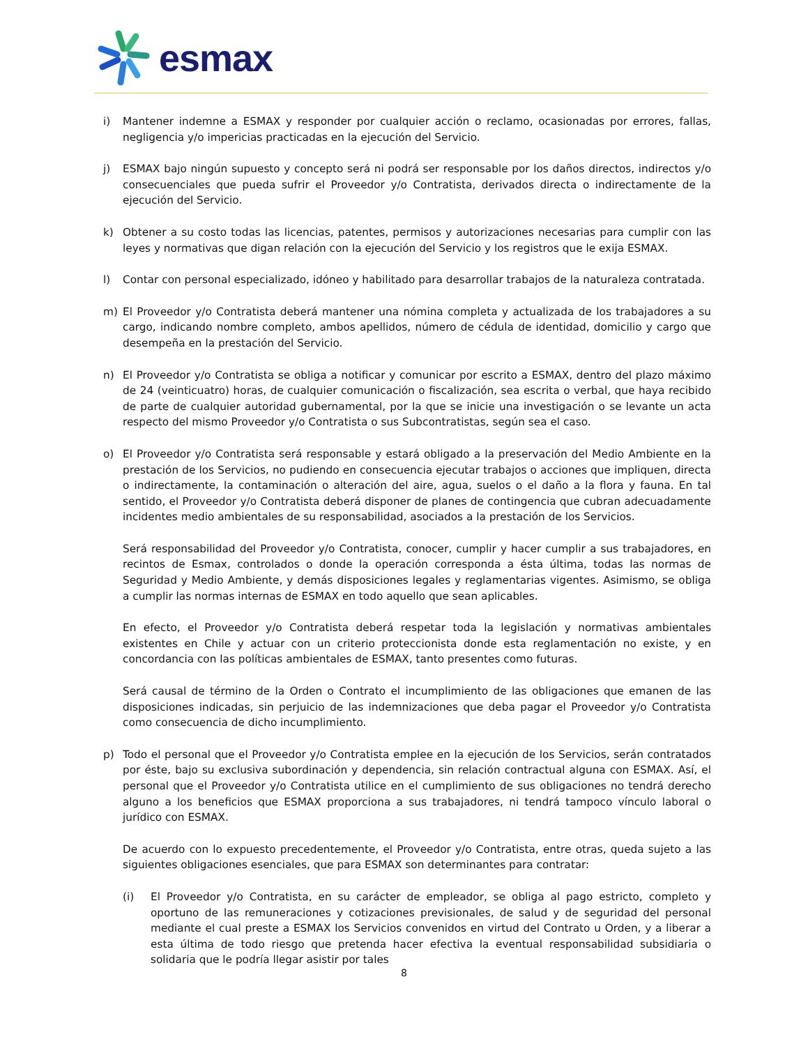esmax
i) Mantener indemne a ESMAX y responder por cualquier acción o reclamo, ocasionadas por errores, fallas, negligencia y/o impericias practicadas en la ejecución del Servicio.
j) ESMAX bajo ningún supuesto y concepto será ni podrá ser responsable por los daños directos, indirectos y/o consecuenciales que pueda sufrir el Proveedor y/o Contratista, derivados directa o indirectamente de la ejecución del Servicio.
k) Obtener a su costo todas las licencias, patentes, permisos y autorizaciones necesarias para cumplir con las leyes y normativas que digan relación con la ejecución del Servicio y los registros que le exija ESMAX.
l) Contar con personal especializado, idóneo y habilitado para desarrollar trabajos de la naturaleza contratada.
m) El Proveedor y/o Contratista deberá mantener una nómina completa y actualizada de los trabajadores a su cargo, indicando nombre completo, ambos apellidos, número de cédula de identidad, domicilio y cargo que desempeña en la prestación del Servicio.
n) El Proveedor y/o Contratista se obliga a notificar y comunicar por escrito a ESMAX, dentro del plazo máximo de 24 (veinticuatro) horas, de cualquier comunicación o fiscalización, sea escrita o verbal, que haya recibido de parte de cualquier autoridad gubernamental, por la que se inicie una investigación o se levante un acta respecto del mismo Proveedor y/o Contratista o sus Subcontratistas, según sea el caso.
o) El Proveedor y/o Contratista será responsable y estará obligado a la preservación del Medio Ambiente en la prestación de los Servicios, no pudiendo en consecuencia ejecutar trabajos o acciones que impliquen, directa o indirectamente, la contaminación o alteración del aire, agua, suelos o el daño a la flora y fauna. En tal sentido, el Proveedor y/o Contratista deberá disponer de planes de contingencia que cubran adecuadamente incidentes medio ambientales de su responsabilidad, asociados a la prestación de los Servicios.
Será responsabilidad del Proveedor y/o Contratista, conocer, cumplir y hacer cumplir a sus trabajadores, en recintos de Esmax, controlados o donde la operación corresponda a ésta última, todas las normas de Seguridad y Medio Ambiente, y demás disposiciones legales y reglamentarias vigentes. Asimismo, se obliga a cumplir las normas internas de ESMAX en todo aquello que sean aplicables.
En efecto, el Proveedor y/o Contratista deberá respetar toda la legislación y normativas ambientales existentes en Chile y actuar con un criterio proteccionista donde esta reglamentación no existe, y en concordancia con las políticas ambientales de ESMAX, tanto presentes como futuras.
Será causal de término de la Orden o Contrato el incumplimiento de las obligaciones que emanen de las disposiciones indicadas, sin perjuicio de las indemnizaciones que deba pagar el Proveedor y/o Contratista como consecuencia de dicho incumplimiento.
p) Todo el personal que el Proveedor y/o Contratista emplee en la ejecución de los Servicios, serán contratados por éste, bajo su exclusiva subordinación y dependencia, sin relación contractual alguna con ESMAX. Así, el personal que el Proveedor y/o Contratista utilice en el cumplimiento de sus obligaciones no tendrá derecho alguno a los beneficios que ESMAX proporciona a sus trabajadores, ni tendrá tampoco vínculo laboral o jurídico con ESMAX.
De acuerdo con lo expuesto precedentemente, el Proveedor y/o Contratista, entre otras, queda sujeto a las siguientes obligaciones esenciales, que para ESMAX son determinantes para contratar:
(i) El Proveedor y/o Contratista, en su carácter de empleador, se obliga al pago estricto, completo y oportuno de las remuneraciones y cotizaciones previsionales, de salud y de seguridad del personal mediante el cual preste a ESMAX los Servicios convenidos en virtud del Contrato u Orden, y a liberar a esta última de todo riesgo que pretenda hacer efectiva la eventual responsabilidad subsidiaria o solidaria que le podría llegar asistir por tales
8